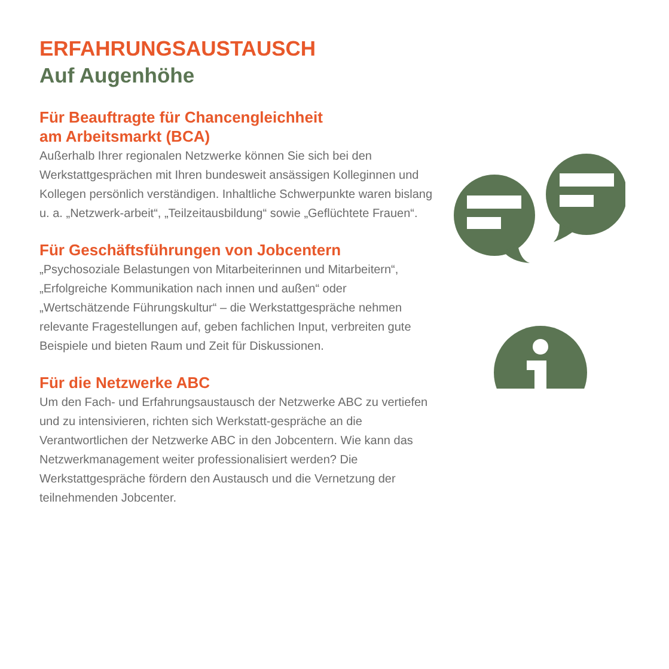ERFAHRUNGSAUSTAUSCH
Auf Augenhöhe
Für Beauftragte für Chancengleichheit
am Arbeitsmarkt (BCA)
Außerhalb Ihrer regionalen Netzwerke können Sie sich bei den Werkstattgesprächen mit Ihren bundesweit ansässigen Kolleginnen und Kollegen persönlich verständigen. Inhaltliche Schwerpunkte waren bislang u. a. „Netzwerk-arbeit“, „Teilzeitausbildung“ sowie „Geflüchtete Frauen“.
Für Geschäftsführungen von Jobcentern
„Psychosoziale Belastungen von Mitarbeiterinnen und Mitarbeitern“, „Erfolgreiche Kommunikation nach innen und außen“ oder „Wertschätzende Führungskultur“ – die Werkstattgespräche nehmen relevante Fragestellungen auf, geben fachlichen Input, verbreiten gute Beispiele und bieten Raum und Zeit für Diskussionen.
Für die Netzwerke ABC
Um den Fach- und Erfahrungsaustausch der Netzwerke ABC zu vertiefen und zu intensivieren, richten sich Werkstatt-gespräche an die Verantwortlichen der Netzwerke ABC in den Jobcentern. Wie kann das Netzwerkmanagement weiter professionalisiert werden? Die Werkstattgespräche fördern den Austausch und die Vernetzung der teilnehmenden Jobcenter.